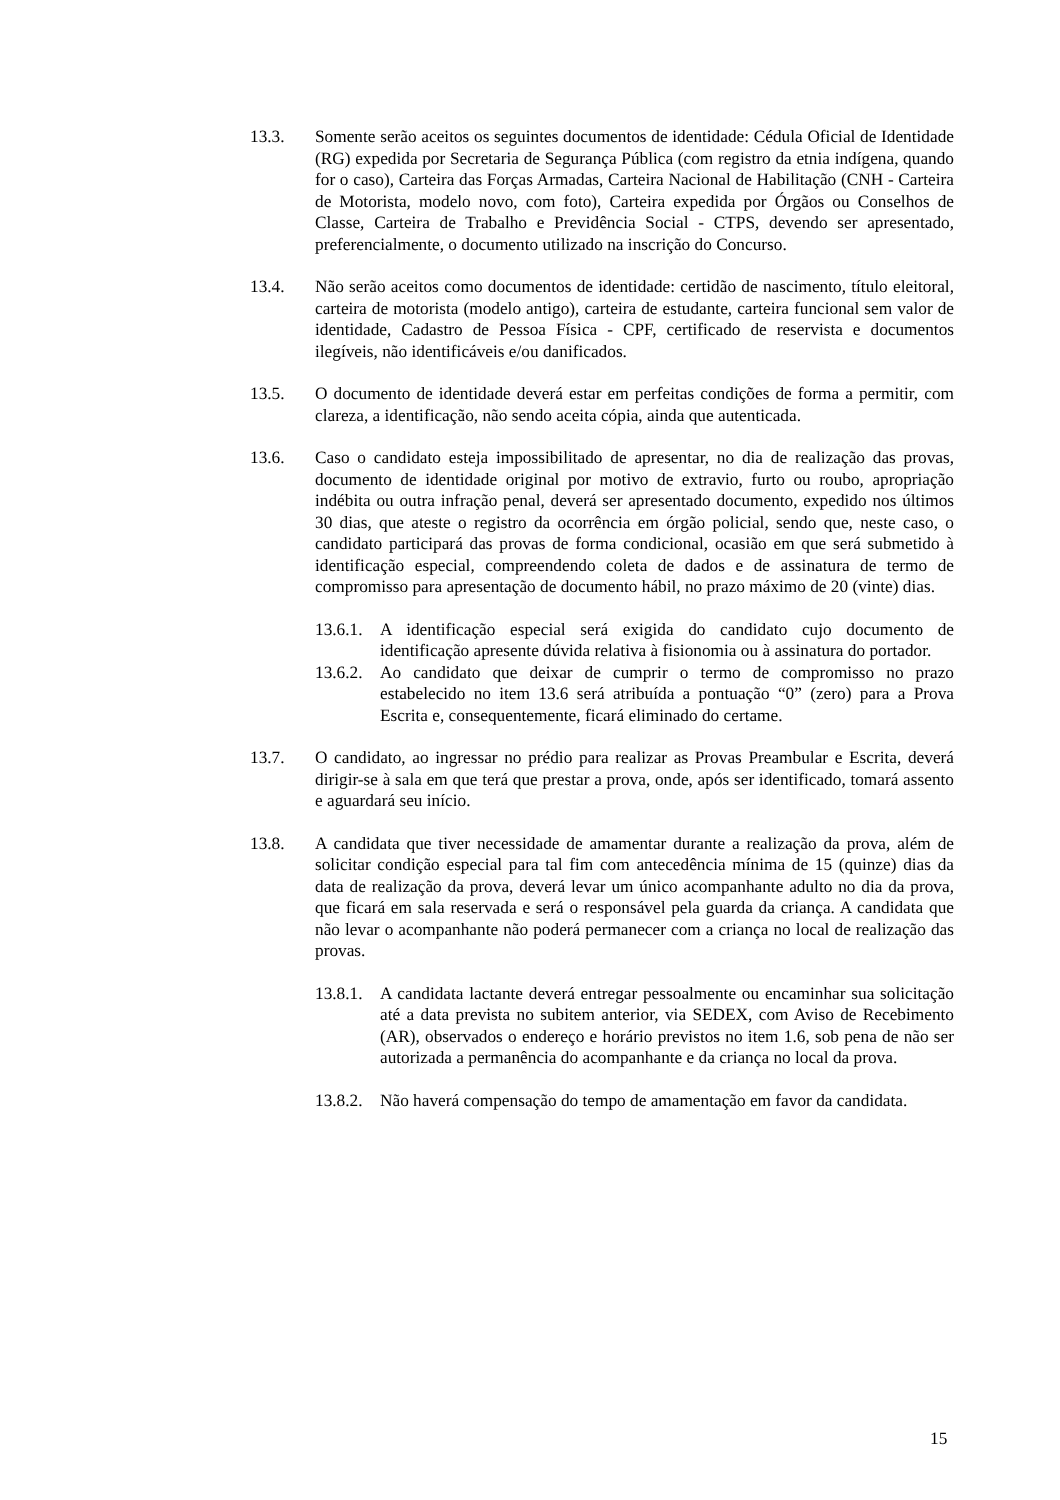13.3. Somente serão aceitos os seguintes documentos de identidade: Cédula Oficial de Identidade (RG) expedida por Secretaria de Segurança Pública (com registro da etnia indígena, quando for o caso), Carteira das Forças Armadas, Carteira Nacional de Habilitação (CNH - Carteira de Motorista, modelo novo, com foto), Carteira expedida por Órgãos ou Conselhos de Classe, Carteira de Trabalho e Previdência Social - CTPS, devendo ser apresentado, preferencialmente, o documento utilizado na inscrição do Concurso.
13.4. Não serão aceitos como documentos de identidade: certidão de nascimento, título eleitoral, carteira de motorista (modelo antigo), carteira de estudante, carteira funcional sem valor de identidade, Cadastro de Pessoa Física - CPF, certificado de reservista e documentos ilegíveis, não identificáveis e/ou danificados.
13.5. O documento de identidade deverá estar em perfeitas condições de forma a permitir, com clareza, a identificação, não sendo aceita cópia, ainda que autenticada.
13.6. Caso o candidato esteja impossibilitado de apresentar, no dia de realização das provas, documento de identidade original por motivo de extravio, furto ou roubo, apropriação indébita ou outra infração penal, deverá ser apresentado documento, expedido nos últimos 30 dias, que ateste o registro da ocorrência em órgão policial, sendo que, neste caso, o candidato participará das provas de forma condicional, ocasião em que será submetido à identificação especial, compreendendo coleta de dados e de assinatura de termo de compromisso para apresentação de documento hábil, no prazo máximo de 20 (vinte) dias.
13.6.1.
A identificação especial será exigida do candidato cujo documento de identificação apresente dúvida relativa à fisionomia ou à assinatura do portador.
13.6.2.
Ao candidato que deixar de cumprir o termo de compromisso no prazo estabelecido no item 13.6 será atribuída a pontuação “0” (zero) para a Prova Escrita e, consequentemente, ficará eliminado do certame.
13.7. O candidato, ao ingressar no prédio para realizar as Provas Preambular e Escrita, deverá dirigir-se à sala em que terá que prestar a prova, onde, após ser identificado, tomará assento e aguardará seu início.
13.8. A candidata que tiver necessidade de amamentar durante a realização da prova, além de solicitar condição especial para tal fim com antecedência mínima de 15 (quinze) dias da data de realização da prova, deverá levar um único acompanhante adulto no dia da prova, que ficará em sala reservada e será o responsável pela guarda da criança. A candidata que não levar o acompanhante não poderá permanecer com a criança no local de realização das provas.
13.8.1.
A candidata lactante deverá entregar pessoalmente ou encaminhar sua solicitação até a data prevista no subitem anterior, via SEDEX, com Aviso de Recebimento (AR), observados o endereço e horário previstos no item 1.6, sob pena de não ser autorizada a permanência do acompanhante e da criança no local da prova.
13.8.2.
Não haverá compensação do tempo de amamentação em favor da candidata.
15